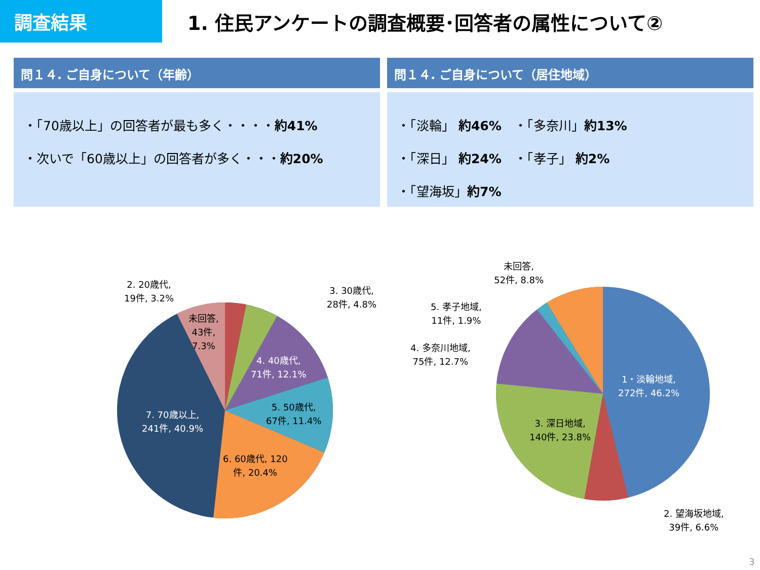調査結果
1. 住民アンケートの調査概要･回答者の属性について②
問１４. ご自身について（年齢）
・「70歳以上」の回答者が最も多く・・・・約41%
・次いで「60歳以上」の回答者が多く・・・約20%
問１４. ご自身について（居住地域）
・「淡輪」 約46%　・「多奈川」約13%
・「深日」 約24%　・「孝子」 約2%
・「望海坂」約7%
2. 20歳代,
19件, 3.2%
3. 30歳代,
28件, 4.8%
未回答,
43件,
7.3%
4. 40歳代,
71件, 12.1%
5. 50歳代,
67件, 11.4%
7. 70歳以上,
241件, 40.9%
6. 60歳代, 120
件, 20.4%
未回答,
52件, 8.8%
5. 孝子地域,
11件, 1.9%
4. 多奈川地域,
75件, 12.7%
1・淡輪地域,
272件, 46.2%
3. 深日地域,
140件, 23.8%
2. 望海坂地域,
39件, 6.6%
3